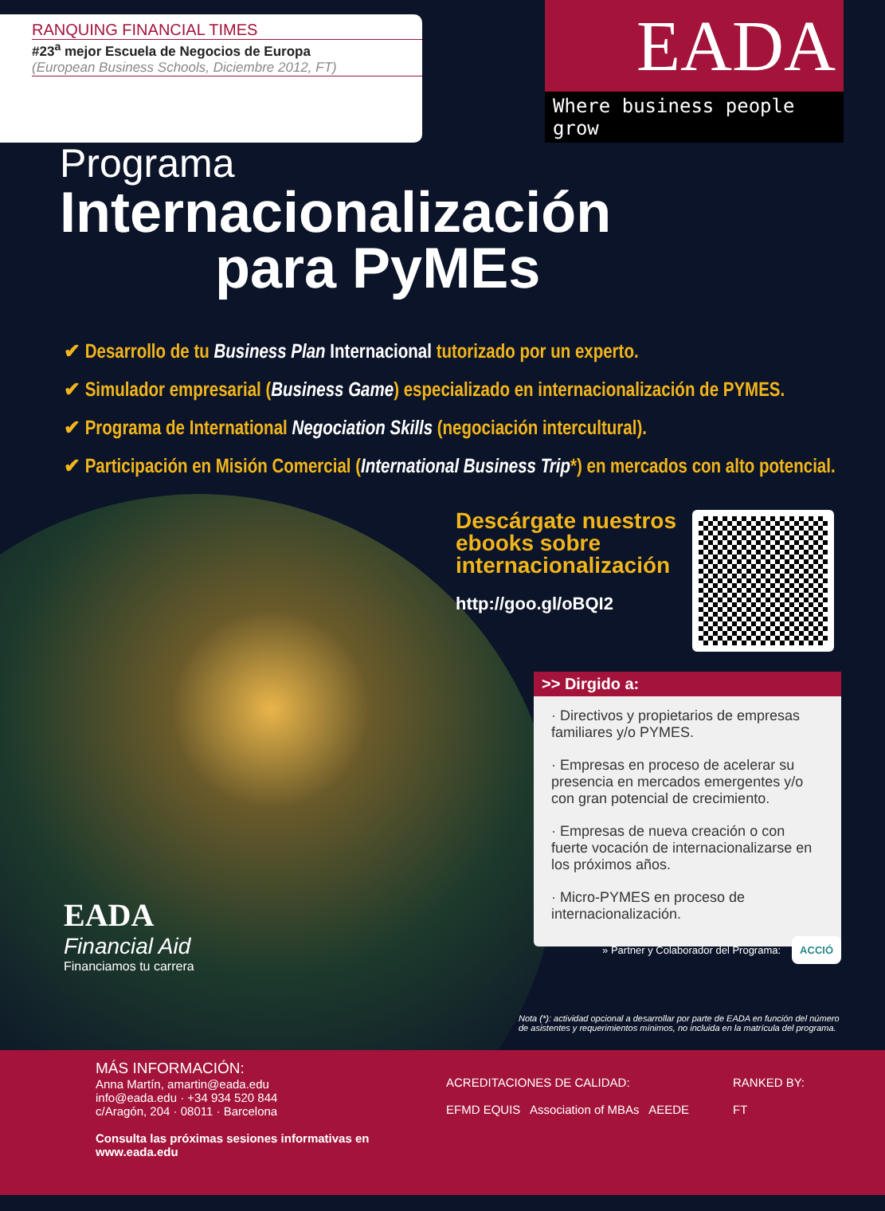RANQUING FINANCIAL TIMES
#23<sup>a</sup> mejor Escuela de Negocios de Europa
(European Business Schools, Diciembre 2012, FT)
EADA
Where business people grow
Programa
Internacionalización
para PyMEs
✔ Desarrollo de tu Business Plan Internacional tutorizado por un experto.
✔ Simulador empresarial (Business Game) especializado en internacionalización de PYMES.
✔ Programa de International Negociation Skills (negociación intercultural).
✔ Participación en Misión Comercial (International Business Trip*) en mercados con alto potencial.
Descárgate nuestros
ebooks sobre
internacionalización
http://goo.gl/oBQI2
>> Dirgido a:
· Directivos y propietarios de empresas familiares y/o PYMES.
· Empresas en proceso de acelerar su presencia en mercados emergentes y/o con gran potencial de crecimiento.
· Empresas de nueva creación o con fuerte vocación de internacionalizarse en los próximos años.
· Micro-PYMES en proceso de internacionalización.
EADA
Financial Aid
Financiamos tu carrera
» Partner y Colaborador del Programa:
ACCIÓ
Nota (*): actividad opcional a desarrollar por parte de EADA en función del número de asistentes y requerimientos mínimos, no incluida en la matrícula del programa.
MÁS INFORMACIÓN:
Anna Martín, amartin@eada.edu
info@eada.edu · +34 934 520 844
c/Aragón, 204 · 08011 · Barcelona
Consulta las próximas sesiones informativas en www.eada.edu
ACREDITACIONES DE CALIDAD:
EFMD EQUIS Association of MBAs AEEDE
RANKED BY:
FT